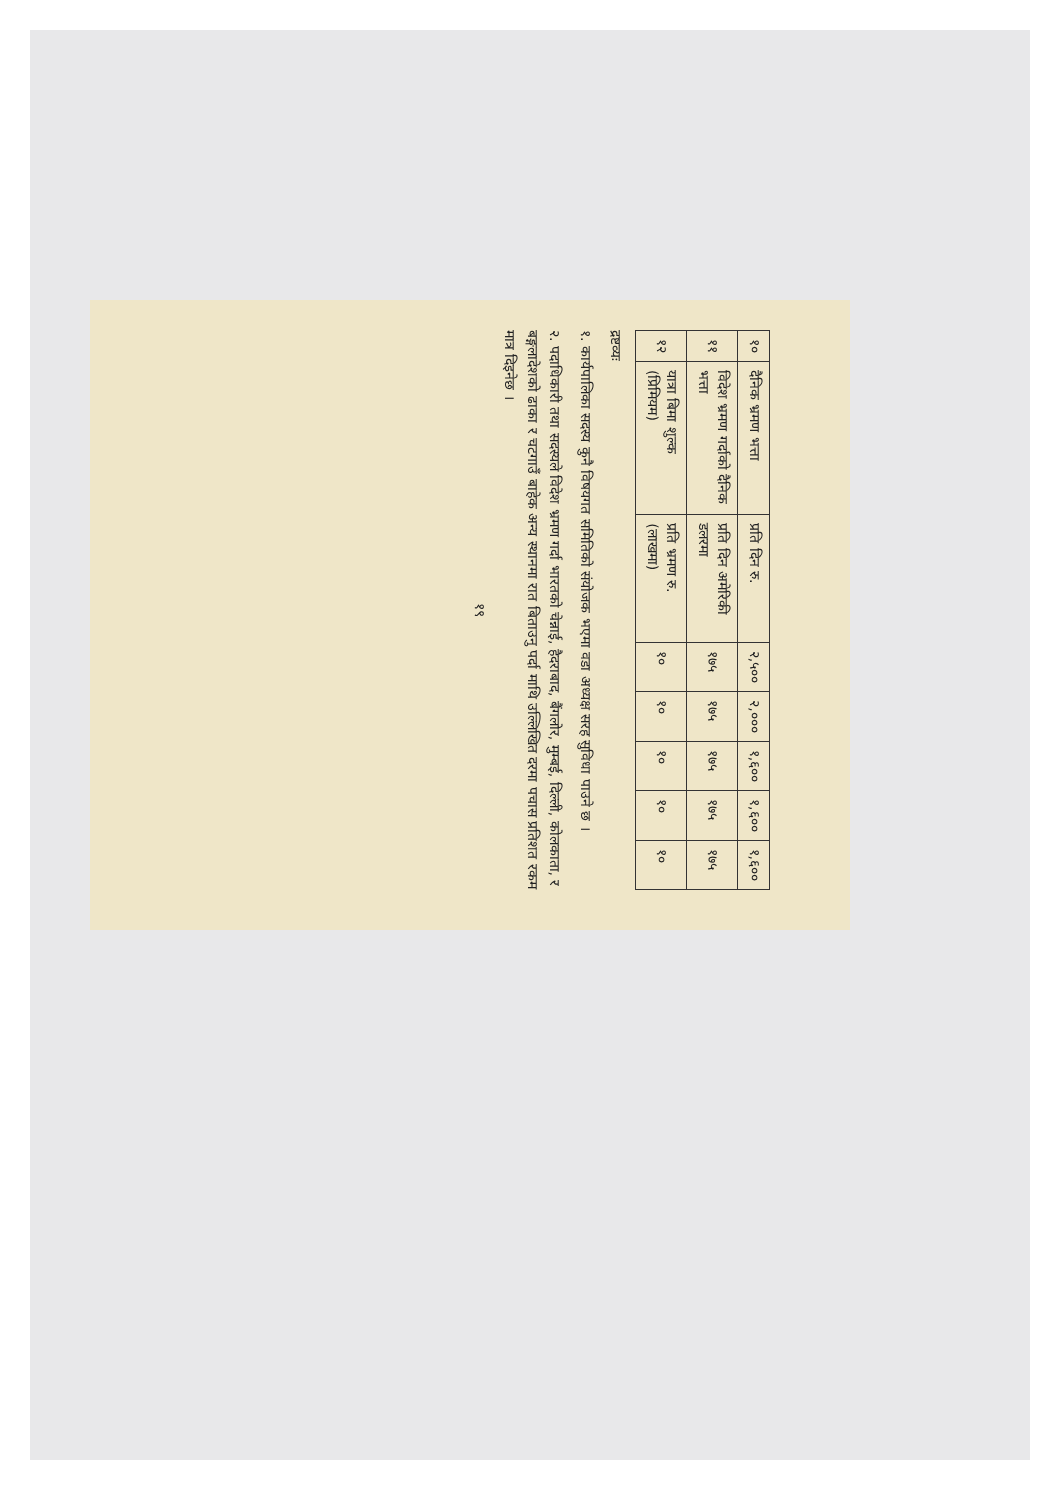| १० | दैनिक भ्रमण भत्ता | प्रति दिन रु. | २,५०० | २,००० | १,६०० | १,६०० | १,६०० |
| ११ | विदेश भ्रमण गर्दाको दैनिक भत्ता | प्रति दिन अमेरिकी डलरमा | १७५ | १७५ | १७५ | १७५ | १७५ |
| १२ | यात्रा बिमा शुल्क (प्रिमियम) | प्रति भ्रमण रु.(लाखमा) | १० | १० | १० | १० | १० |
द्रष्टव्यः
१. कार्यपालिका सदस्य कुनै विषयगत समितिको संयोजक भएमा वडा अध्यक्ष सरह सुविधा पाउने छ ।
२. पदाधिकारी तथा सदस्यले विदेश भ्रमण गर्दा भारतको चेन्नाई, हैदराबाद, बैंगलोर, मुम्बई, दिल्ली, कोलकाता, र बङ्गलादेशको ढाका र चटगाउँ बाहेक अन्य स्थानमा रात बिताउनु पर्दा माथि उल्लिखित दरमा पचास प्रतिशत रकम मात्र दिइनेछ ।
१९